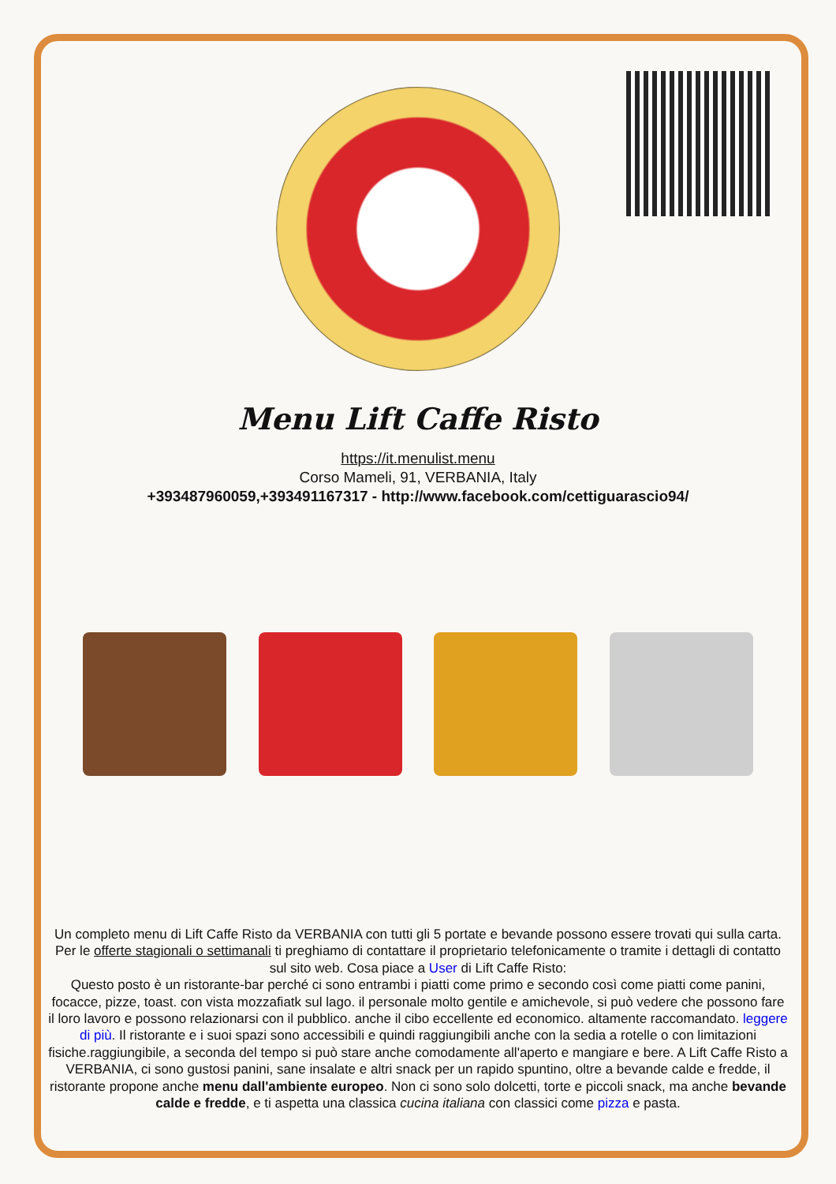Menu Lift Caffe Risto
https://it.menulist.menu
Corso Mameli, 91, VERBANIA, Italy
+393487960059,+393491167317 - http://www.facebook.com/cettiguarascio94/
Un completo menu di Lift Caffe Risto da VERBANIA con tutti gli 5 portate e bevande possono essere trovati qui sulla carta. Per le offerte stagionali o settimanali ti preghiamo di contattare il proprietario telefonicamente o tramite i dettagli di contatto sul sito web. Cosa piace a User di Lift Caffe Risto:
Questo posto è un ristorante-bar perché ci sono entrambi i piatti come primo e secondo così come piatti come panini, focacce, pizze, toast. con vista mozzafiatk sul lago. il personale molto gentile e amichevole, si può vedere che possono fare il loro lavoro e possono relazionarsi con il pubblico. anche il cibo eccellente ed economico. altamente raccomandato. leggere di più. Il ristorante e i suoi spazi sono accessibili e quindi raggiungibili anche con la sedia a rotelle o con limitazioni fisiche.raggiungibile, a seconda del tempo si può stare anche comodamente all'aperto e mangiare e bere. A Lift Caffe Risto a VERBANIA, ci sono gustosi panini, sane insalate e altri snack per un rapido spuntino, oltre a bevande calde e fredde, il ristorante propone anche menu dall'ambiente europeo. Non ci sono solo dolcetti, torte e piccoli snack, ma anche bevande calde e fredde, e ti aspetta una classica cucina italiana con classici come pizza e pasta.